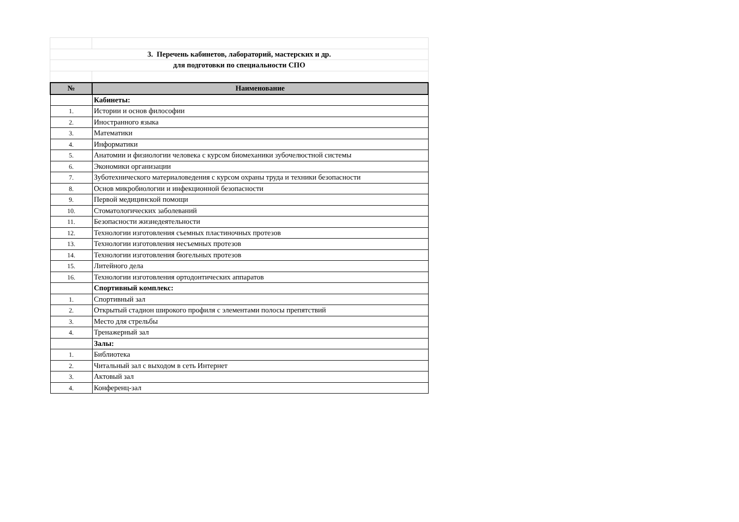| 3. Перечень кабинетов, лабораторий, мастерских и др. | |
| для подготовки по специальности СПО | |
| № | Наименование |
| --- | --- |
| | Кабинеты: |
| 1. | Истории и основ философии |
| 2. | Иностранного языка |
| 3. | Математики |
| 4. | Информатики |
| 5. | Анатомии и физиологии человека с курсом биомеханики зубочелюстной системы |
| 6. | Экономики организации |
| 7. | Зуботехнического материаловедения с курсом охраны труда и техники безопасности |
| 8. | Основ микробиологии и инфекционной безопасности |
| 9. | Первой медицинской помощи |
| 10. | Стоматологических заболеваний |
| 11. | Безопасности жизнедеятельности |
| 12. | Технологии изготовления съемных пластиночных протезов |
| 13. | Технологии изготовления несъемных протезов |
| 14. | Технологии изготовления бюгельных протезов |
| 15. | Литейного дела |
| 16. | Технологии изготовления ортодонтических аппаратов |
| | Спортивный комплекс: |
| 1. | Спортивный зал |
| 2. | Открытый стадион широкого профиля с элементами полосы препятствий |
| 3. | Место для стрельбы |
| 4. | Тренажерный зал |
| | Залы: |
| 1. | Библиотека |
| 2. | Читальный зал с выходом в сеть Интернет |
| 3. | Актовый зал |
| 4. | Конференц-зал |